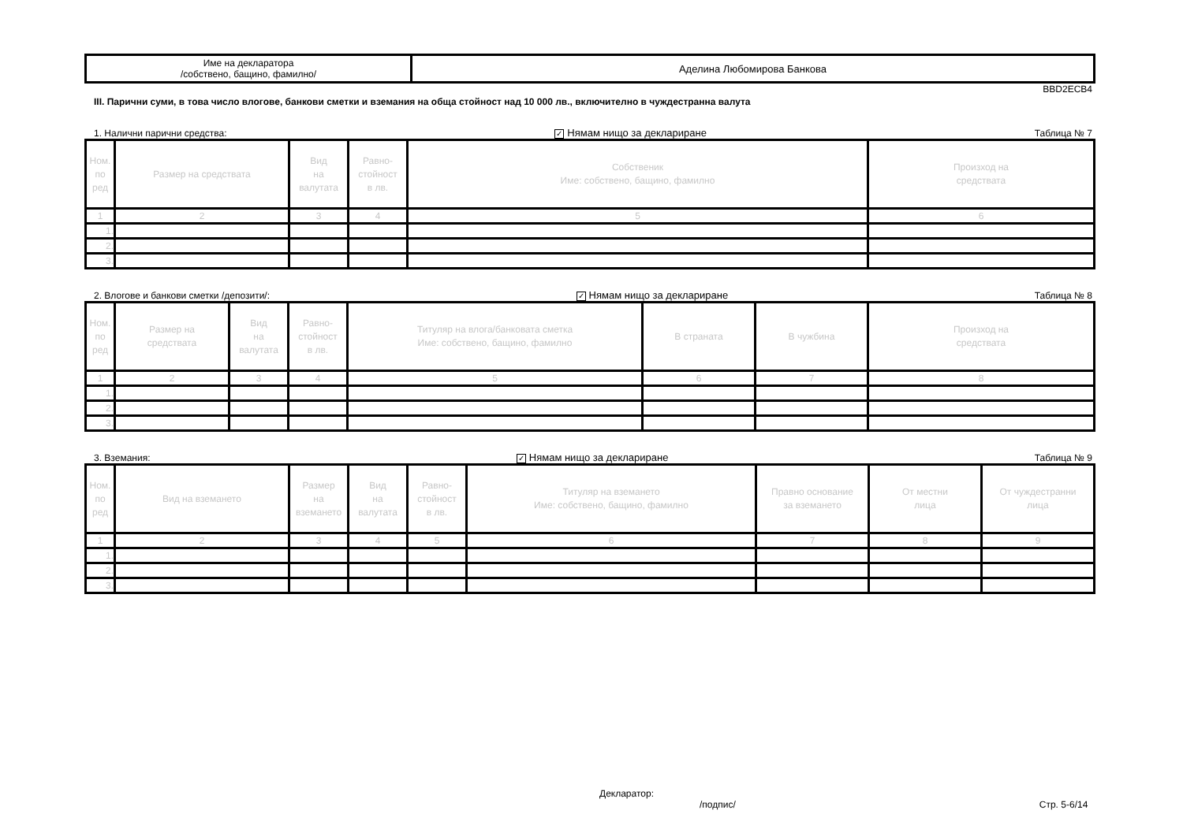| Име на декларатора /собствено, бащино, фамилно/ | Аделина Любомирова Банкова |
BBD2ECB4
III. Парични суми, в това число влогове, банкови сметки и вземания на обща стойност над 10 000 лв., включително в чуждестранна валута
1. Налични парични средства: ✓ Нямам нищо за деклариране Таблица № 7
| Ном. по ред | Размер на средствата | Вид на валутата | Равно- стойност в лв. | Собственик Име: собствено, бащино, фамилно | Произход на средствата |
| --- | --- | --- | --- | --- | --- |
| 1 | 2 | 3 | 4 | 5 | 6 |
| 1. | | | | | |
| 2. | | | | | |
| 3. | | | | | |
2. Влогове и банкови сметки /депозити/: ✓ Нямам нищо за деклариране Таблица № 8
| Ном. по ред | Размер на средствата | Вид на валутата | Равно- стойност в лв. | Титуляр на влога/банковата сметка Име: собствено, бащино, фамилно | В страната | В чужбина | Произход на средствата |
| --- | --- | --- | --- | --- | --- | --- | --- |
| 1 | 2 | 3 | 4 | 5 | 6 | 7 | 8 |
| 1. | | | | | | | |
| 2. | | | | | | | |
| 3. | | | | | | | |
3. Вземания: ✓ Нямам нищо за деклариране Таблица № 9
| Ном. по ред | Вид на вземането | Размер на вземането | Вид на валутата | Равно- стойност в лв. | Титуляр на вземането Име: собствено, бащино, фамилно | Правно основание за вземането | От местни лица | От чуждестранни лица |
| --- | --- | --- | --- | --- | --- | --- | --- | --- |
| 1 | 2 | 3 | 4 | 5 | 6 | 7 | 8 | 9 |
| 1. | | | | | | | | |
| 2. | | | | | | | | |
| 3. | | | | | | | | |
Декларатор:
/подпис/ Стр. 5-6/14